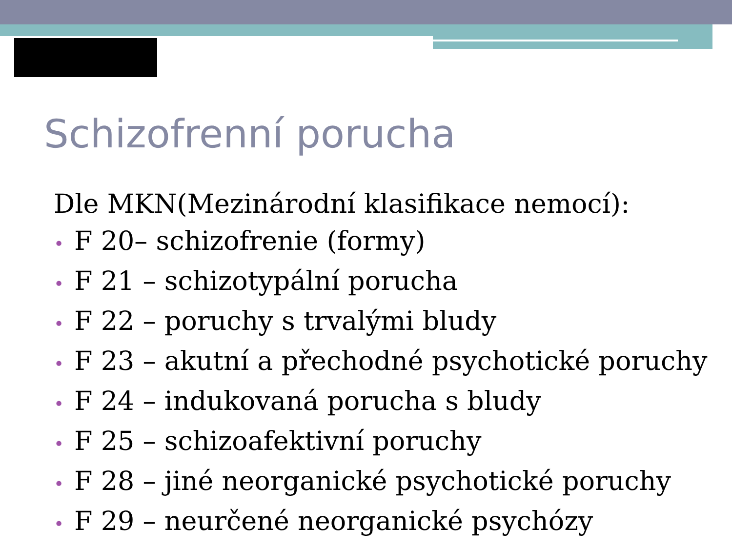Schizofrenní porucha
Dle MKN(Mezinárodní klasifikace nemocí):
• F 20– schizofrenie (formy)
• F 21 – schizotypální porucha
• F 22 – poruchy s trvalými bludy
• F 23 – akutní a přechodné psychotické poruchy
• F 24 – indukovaná porucha s bludy
• F 25 – schizoafektivní poruchy
• F 28 – jiné neorganické psychotické poruchy
• F 29 – neurčené neorganické psychózy